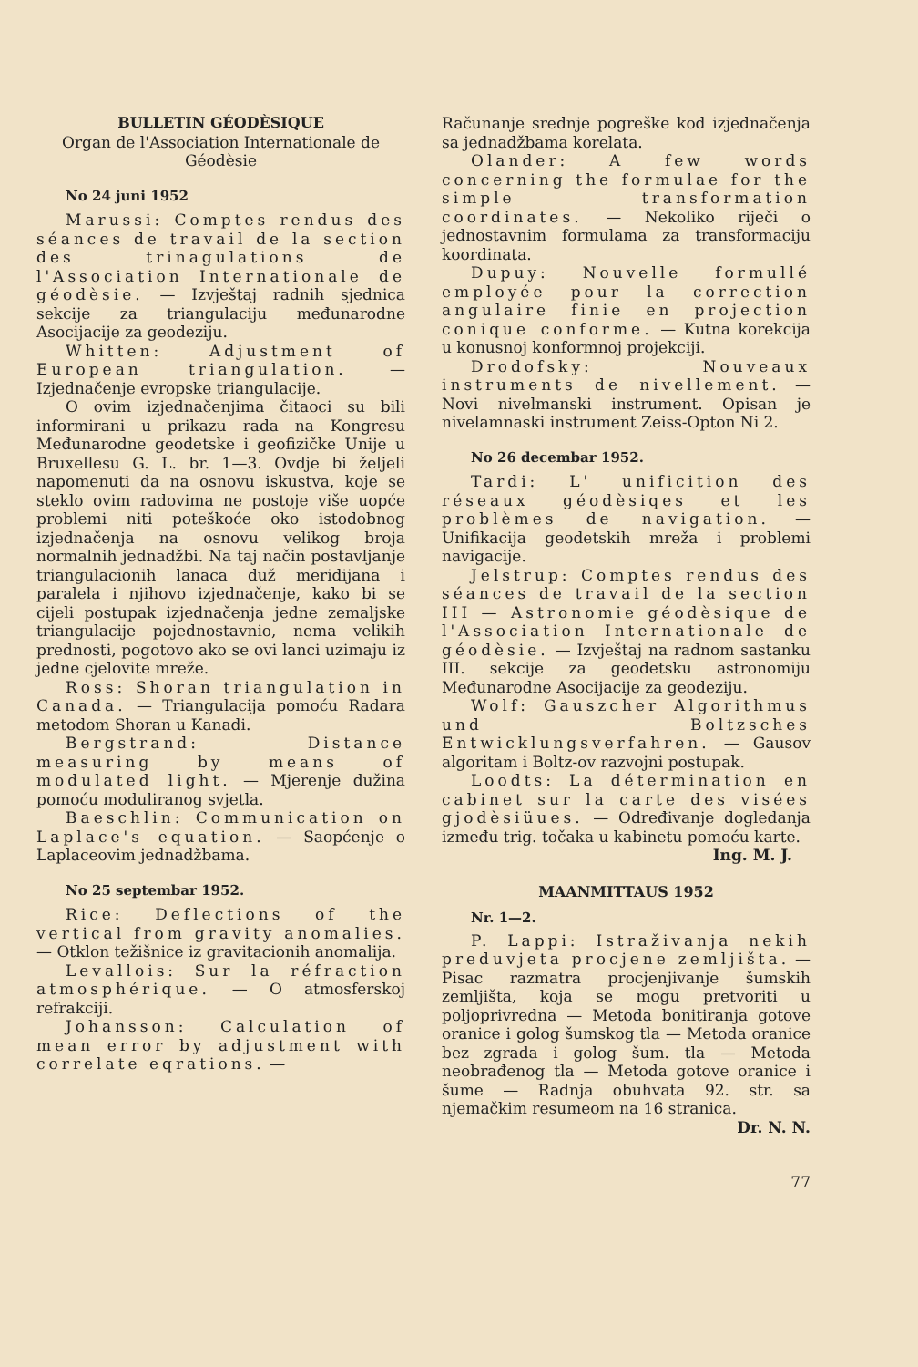BULLETIN GÉODÈSIQUE
Organ de l'Association Internationale de Géodèsie
No 24 juni 1952
Marussi: Comptes rendus des séances de travail de la section des trinagulations de l'Association Internationale de géodèsie. — Izvještaj radnih sjednica sekcije za triangulaciju međunarodne Asocijacije za geodeziju.
Whitten: Adjustment of European triangulation. — Izjednačenje evropske triangulacije.
O ovim izjednačenjima čitaoci su bili informirani u prikazu rada na Kongresu Međunarodne geodetske i geofizičke Unije u Bruxellesu G. L. br. 1—3. Ovdje bi željeli napomenuti da na osnovu iskustva, koje se steklo ovim radovima ne postoje više uopće problemi niti poteškoće oko istodobnog izjednačenja na osnovu velikog broja normalnih jednadžbi. Na taj način postavljanje triangulacionih lanaca duž meridijana i paralela i njihovo izjednačenje, kako bi se cijeli postupak izjednačenja jedne zemaljske triangulacije pojednostavnio, nema velikih prednosti, pogotovo ako se ovi lanci uzimaju iz jedne cjelovite mreže.
Ross: Shoran triangulation in Canada. — Triangulacija pomoću Radara metodom Shoran u Kanadi.
Bergstrand: Distance measuring by means of modulated light. — Mjerenje dužina pomoću moduliranog svjetla.
Baeschlin: Communication on Laplace's equation. — Saopćenje o Laplaceovim jednadžbama.
No 25 septembar 1952.
Rice: Deflections of the vertical from gravity anomalies. — Otklon težišnice iz gravitacionih anomalija.
Levallois: Sur la réfraction atmosphérique. — O atmosferskoj refrakciji.
Johansson: Calculation of mean error by adjustment with correlate eqrations. —
Računanje srednje pogreške kod izjednačenja sa jednadžbama korelata.
Olander: A few words concerning the formulae for the simple transformation coordinates. — Nekoliko riječi o jednostavnim formulama za transformaciju koordinata.
Dupuy: Nouvelle formullé employée pour la correction angulaire finie en projection conique conforme. — Kutna korekcija u konusnoj konformnoj projekciji.
Drodofsky: Nouveaux instruments de nivellement. — Novi nivelmanski instrument. Opisan je nivelamnaski instrument Zeiss-Opton Ni 2.
No 26 decembar 1952.
Tardi: L' unificition des réseaux géodèsiqes et les problèmes de navigation. — Unifikacija geodetskih mreža i problemi navigacije.
Jelstrup: Comptes rendus des séances de travail de la section III — Astronomie géodèsique de l'Association Internationale de géodèsie. — Izvještaj na radnom sastanku III. sekcije za geodetsku astronomiju Međunarodne Asocijacije za geodeziju.
Wolf: Gauszcher Algorithmus und Boltzsches Entwicklungsverfahren. — Gausov algoritam i Boltz-ov razvojni postupak.
Loodts: La détermination en cabinet sur la carte des visées gjodèsiüues. — Određivanje dogledanja između trig. točaka u kabinetu pomoću karte.
Ing. M. J.
MAANMITTAUS 1952
Nr. 1—2.
P. Lappi: Istraživanja nekih preduvjeta procjene zemljišta. — Pisac razmatra procjenjivanje šumskih zemljišta, koja se mogu pretvoriti u poljoprivredna — Metoda bonitiranja gotove oranice i golog šumskog tla — Metoda oranice bez zgrada i golog šum. tla — Metoda neobrađenog tla — Metoda gotove oranice i šume — Radnja obuhvata 92. str. sa njemačkim resumeom na 16 stranica.
Dr. N. N.
77